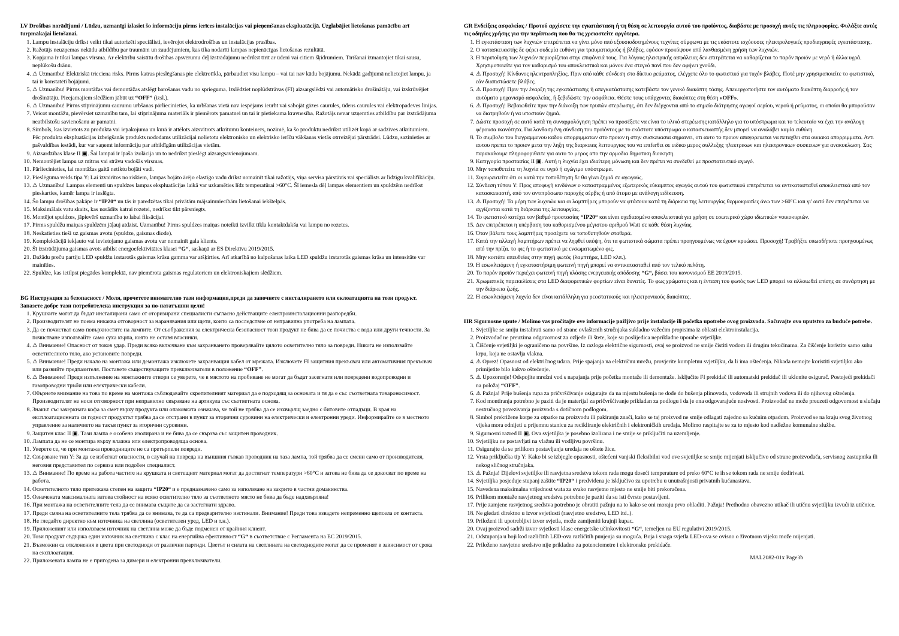LV Drošības norādījumi / Lūdzu, uzmanīgi izlasiet šo informāciju pirms ierīces instalācijas vai pieņemšanas ekspluatācijā. Uzglabājiet lietošanas pamācību arī turpmākajai lietošanai.
1. Lampu instalāciju drīkst veikt tikai autorizēti speciālisti, ievērojot elektrodrošības un instalācijas prasības.
2. Ražotājs neuzņemas nekādu atbildību par traumām un zaudējumiem, kas tika nodarīti lampas nepienācīgas lietošanas rezultātā.
3. Kopjama ir tikai lampas virsma. Ar elektrību saistītu drošības apsvērumu dēļ izstrādājumu nedrīkst tīrīt ar ūdeni vai citiem šķidrumiem. Tīrīšanai izmantojiet tikai sausu, neplūkošu drānu.
4. ⚠ Uzmanību! Elektriskā trieciena risks. Pirms katras pieslēgšanas pie elektrotīkla, pārbaudiet visu lampu – vai tai nav kādu bojājumu. Nekādā gadījumā nelietojiet lampu, ja tai ir konstatēti bojājumi.
5. ⚠ Uzmanību! Pirms montāžas vai demontāžas atslēgt barošanas vadu no sprieguma. Izslēdziet noplūdstrāvas (FI) aizsargslēdzi vai automātisko drošinātāju, vai izskrūvējiet drošinātāju. Pieejamajiem slēdžiem jābūt uz “OFF” (izsl.).
6. ⚠ Uzmanību! Pirms stiprinājumu caurumu urbšanas pārliecinieties, ka urbšanas vietā nav iespējams ieurbt vai sabojāt gāzes caurules, ūdens caurules vai elektropadeves līnijas.
7. Veicot montāžu, pievērsiet uzmanību tam, lai stiprinājuma materiāls ir piemērots pamatnei un tai ir pietiekama kravnesība. Ražotājs nevar uzņemties atbildību par izstrādājuma neatbilstošu savienošanu ar pamatni.
8. Simbols, kas izvietots zu produkta vai iepakojuma un kurā ir attēlots aizsvītrots atkritumu konteiners, nozīmē, ka šo produktu nedrīkst utilizēt kopā ar sadzīves atkritumiem. Pēc produkta ekspluatācijas izbeigšanās produkts nododams utilizācijai nolietotu elektronisko un elektrisko ierīču vākšanas vietās otrreizējai pārstrādei. Lūdzu, sazinieties ar pašvaldības iestādi, kur var saņemt informāciju par atbildīgām utilizācijas vietām.
9. Aizsardzības klase II ▣. Šai lampai ir īpaša izolācija un to nedrīkst pieslēgt aizsargsavienojumam.
10. Nemontējiet lampu uz mitras vai strāvu vadošās virsmas.
11. Pārliecinieties, lai montāžas gaitā netiktu bojāti vadi.
12. Pieslēguma veids tipa Y: Lai izvairītos no riskiem, lampas bojāto ārējo elastīgo vadu drīkst nomainīt tikai ražotājs, viņa servisa pārstāvis vai speciālists ar līdzīgu kvalifikāciju.
13. ⚠ Uzmanību! Lampas elementi un spuldzes lampas ekspluatācijas laikā var uzkarsēties līdz temperatūrai >60°C. Šī iemesla dēļ lampas elementiem un spuldzēm nedrīkst pieskarties, kamēr lampa ir ieslēgta.
14. Šo lampu drošības pakāpe ir “IP20“ un tās ir paredzētas tikai privātām mājsaimniecībām lietošanai iekštelpās.
15. Maksimālais vatu skaits, kas norādīts katrai rozetei, nedrīkst tikt pārsniegts.
16. Montējot spuldzes, jāpievērš uzmanība to labai fiksācijai.
17. Pirms spuldžu maiņas spuldzēm jāļauj atdzist. Uzmanību! Pirms spuldzes maiņas noteikti izvilkt tīkla kontaktdakšu vai lampu no rozetes.
18. Neskatieties tieši uz gaismas avotu (spuldze, gaismas diode).
19. Komplektācijā iekļauto vai ievietojamo gaismas avotu var nomainīt gala klients.
20. Šī izstrādājuma gaismas avots atbilst energoefektivitātes klasei “G“, saskaņā ar ES Direktīvu 2019/2015.
21. Dažādu preču partiju LED spuldžu izstarotās gaismas krāsu gamma var atšķirties. Arī atkarībā no kalpošanas laika LED spuldžu izstarotās gaismas krāsa un intensitāte var mainīties.
22. Spuldze, kas ietilpst piegādes komplektā, nav piemērota gaismas regulatoriem un elektroniskajiem slēdžiem.
BG Инструкция за безопасност / Моля, прочетете внимателно тази информация,преди да започнете с инсталирането или еклоатацията на този продукт. Запазете добре тази потребителска инструкция за по-нататъшни цели!
1. Крушките могат да бъдат инсталирани само от оторизирани специалисти съгласно действащите електроинсталационни разпоредби.
2. Производителят не поема никаква отговорност за наранявания или щети, които са последствие от неправилна употреба на лампата.
3. Да се почистват само повърхностите на лампите. От съображения за електрическа безопасност този продукт не бива да се почиства с вода или други течности. За почистване използвайте само суха кърпа, която не оставя власинки.
4. ⚠ Внимание! Опасност от токов удар. Преди всяко включване към захранването проверявайте цялото осветително тяло за повреди. Никога не използвайте осветителното тяло, ако установите повреди.
5. ⚠ Внимание! Преди начало на монтажа или демонтажа изключете захранващия кабел от мрежата. Изключете FI защитния прекъсвач или автоматичния прекъсвач или развийте предпазителя. Поставете съществуващите превключватели в положение “OFF”.
6. ⚠ Внимание! Преди изпълнение на монтажните отвори се уверете, че в мястото на пробиване не могат да бъдат засегнати или повредени водопроводни и газопроводни тръби или електрически кабели.
7. Обърнете внимание на това по време на монтажа съблюдавайте скрепителният материал да е подходящ за основата и тя да е със съответната товароносимост. Производителят не носи отговорност при неправилно свързване на артикула със съответната основа.
8. Знакът със зачеркната кофа за смет върху продукта или опаковката означава, че той не трябва да се изхвърлщ заедно с битовите отпадъци. В края на експлоатационната си годност продуктът трябва да се отстрани в пункт за вторични суровини на електрически и електронни уреди. Информирайте се в местното управление за наличието на такъв пункт за вторични суровини.
9. Защитен клас II ▣. Тази лампа е особено изолирана и не бива да се свързва със защитен проводник.
10. Лампата да не се монтира върху влажна или електропроводяща основа.
11. Уверете се, че при монтажа проводниците не са претърпели повреди.
12. Свързване тип Y: За да се избегнат опасности, в случай на повреда на външния гъвкав проводник на таза лампа, той трябва да се смени само от производителя, неговия представител по сервиза или подобен специалист.
13. ⚠ Внимание! По време на работа частите на крушката и светещият материал могат да достигнат температури >60°C и затова не бива да се докосват по време на работа.
14. Осветителното тяло притежава степен на защита “IP20“ и е предназначено само за използване на закрито в частни домакинства.
15. Означената максималната ватова стойност на всяко осветително тяло за съответното място не бива да бъде надхвърляна!
16. При монтажа на осветителните тела да се внимава същите да са застегнати здраво.
17. Преди смяна на осветителните тела трябва да се внимава, те да са предварително изстинали. Внимание! Преди това извадете непременно щепсела от контакта.
18. Не гледайте директно към източника на светлина (осветителен уред, LED и т.н.).
19. Приложеният или използваем източник на светлина може да бъде подменен от крайния клиент.
20. Този продукт съдържа един източник на светлина с клас на енергийна ефективност “G“ в съответствие с Регламента на ЕС 2019/2015.
21. Възможни са отклонения в цвета при светодиоди от различни партиди. Цветът и силата на светлината на светодиодите могат да се променят в зависимост от срока на експлоатация.
22. Приложената лампа не е пригодена за димери и електронни превключватели.
GR Ενδείξεις ασφαλείας / Προτού αρχίσετε την εγκατάσταση ή τη θέση σε λειτουργία αυτού του προϊόντος, διαβάστε με προσοχή αυτές τις πληροφορίες. Φυλάξτε αυτές τις οδηγίες χρήσης για την περίπτωση που θα τις χρειαστείτε αργότερα.
1. Η εγκατάσταση των λυχνιών επιτρέπεται να γίνει μόνο από εξουσιοδοτημένους τεχνίτες σύμφωνα με τις εκάστοτε ισχύουσες ηλεκτρολογικές προδιαγραφές εγκατάστασης.
2. Ο κατασκευαστής δε φέρει ουδεμία ευθύνη για τραυματισμούς ή βλάβες, εφόσον προκύψουν από λανθασμένη χρήση των λυχνιών.
3. Η περιποίηση των λυχνιών περιορίζεται στην επιφάνειά τους. Για λόγους ηλεκτρικής ασφάλειας δεν επιτρέπεται να καθαρίζεται το παρόν προϊόν με νερό ή άλλα υγρά. Χρησιμοποιείτε για τον καθαρισμό του αποκλειστικά και μόνον ένα στεγνό πανί που δεν αφήνει χνούδι.
4. ⚠ Προσοχή! Κίνδυνος ηλεκτροπληξίας. Πριν από κάθε σύνδεση στο δίκτυο ρεύματος, ελέγχετε όλο το φωτιστικό για τυχόν βλάβες. Ποτέ μην χρησιμοποιείτε το φωτιστικό, εάν διαπιστώσετε βλάβες.
5. ⚠ Προσοχή! Πριν την έναρξη της εγκατάστασης ή απεγκατάστασης κατεβάστε τον γενικό διακόπτη τάσης. Απενεργοποιήστε τον αυτόματο διακόπτη διαρροής ή τον αυτόματο μηχανισμό ασφαλείας, ή ξεβιδώστε την ασφάλεια. Θέστε τους υπάρχοντες διακόπτες στη θέση «OFF».
6. ⚠ Προσοχή! Βεβαιωθείτε πριν την διάνοιξη των τρυπών στερέωσης, ότι δεν διέρχονται από το σημείο διάτρησης αγωγοί αερίου, νερού ή ρεύματος, οι οποίοι θα μπορούσαν να διατρηθούν ή να υποστούν ζημιά.
7. Δώστε προσοχή σε αυτό κατά τη συναρμολόγηση πρέπει να προσέξετε να είναι το υλικό στερέωσης κατάλληλο για το υπόστρωμα και το τελευταίο να έχει την ανάλογη φέρουσα ικανότητα. Για λανθασμένη σύνδεση του προϊόντος με το εκάστοτε υπόστρωμα ο κατασκευαστής δεν μπορεί να αναλάβει καμία ευθύνη.
8. Το συμβολο του διεγραμμενου καδου απορριμματων στο προιον η στην συσκευασια σημαινει, οτι αυτο το προιον απαγορευεται να πεταχθει στα οικιακα απορριμματα. Αντι αυτου πρεπει το προιον μετα την ληξη της διαρκειας λειτουργιας του να επιferθει σε ειδικο μερος συλλεξης ηλεκτρικων και ηλεκτρονικων συσκευων για ανακυκλωση. Σας παρακαλουμε πληροφοριθειτε για αυτο το μερος απο την αρμοδια δημοτικη διοικηση.
9. Κατηγορία προστασίας II ▣. Αυτή η λυχνία έχει ιδιαίτερη μόνωση και δεν πρέπει να συνδεθεί με προστατευτικό αγωγό.
10. Μην τοποθετείτε τη λυχνία σε υγρό ή αγώγιμο υπόστρωμα.
11. Σιγουρευτείτε ότι οι κατά την τοποθέτηση δε θα γίνει ζημιά σε αγωγούς.
12. Σύνδεση τύπου Y: Προς αποφυγή κινδύνων ο καταστραμμένος εξωτερικός εύκαμπτος αγωγός αυτού του φωτιστικού επιτρέπεται να αντικατασταθεί αποκλειστικά από τον κατασκευαστή, από τον αντιπρόσωπο παροχής σέρβις ή από άτομο με ανάλογη ειδίκευση.
13. ⚠ Προσοχή! Τα μέρη των λυχνιών και οι λαμπτήρες μπορούν να φτάσουν κατά τη διάρκεια της λειτουργίας θερμοκρασίες άνω των >60°C και γι' αυτό δεν επιτρέπεται να αγγίζονται κατά τη διάρκεια της λειτουργίας.
14. Το φωτιστικό κατέχει τον βαθμό προστασίας “IP20“ και είναι σχεδιασμένο αποκλειστικά για χρήση σε εσωτερικό χώρο ιδιωτικών νοικοκυριών.
15. Δεν επιτρέπεται η υπέρβαση του καθορισμένου μέγιστου αριθμού Watt σε κάθε θέση λυχνίας.
16. Όταν βάλετε τους λαμπτήρες προσέχετε να τοποθετηθούν σταθερά.
17. Κατά την αλλαγή λαμπτήρων πρέπει να ληφθεί υπόψη, ότι τα φωτιστικά σώματα πρέπει προηγουμένως να έχουν κρυώσει. Προσοχή! Τραβήξτε οπωσδήποτε προηγουμένως από την πρίζα. το φις ή το φωτιστικό με ενσωματωμένο φις.
18. Μην κοιτάτε απευθείας στην πηγή φωτός (λαμπτήρα, LED κλπ.).
19. Η εσωκλειόμενη ή εγκαταστήσιμη φωτεινή πηγή μπορεί να αντικατασταθεί από τον τελικό πελάτη.
20. Το παρόν προϊόν περιέχει φωτεινή πηγή κλάσης ενεργειακής απόδοσης “G“, βάσει του κανονισμού ΕΕ 2019/2015.
21. Χρωματικές παρεκκλίσεις στα LED διαφορετικών φορτίων είναι δυνατές. Το φως χρώματος και η ένταση του φωτός των LED μπορεί να αλλοιωθεί επίσης σε συνάρτηση με την διάρκεια ζωής.
22. Η εσωκλειόμενη λυχνία δεν είναι κατάλληλη για ρεοστατικούς και ηλεκτρονικούς διακόπτες.
HR Sigurnosne upute / Molimo vas pročitajte ove informacije pažljivo prije instalacije ili početka upotrebe ovog proizvoda. Sačuvajte ovo uputstvo za buduće potrebe.
1. Svjetiljke se smiju instalirati samo od strane ovlaštenih stručnjaka sukladno važećim propisima iz oblasti elektroinstalacija.
2. Proizvođač ne preuzima odgovornost za ozljede ili štete, koje su poslijedica neprikladne uporabe svjetiljke.
3. Čišćenje svjetiljki je ograničeno na površine. Iz razloga električne sigurnosti, ovaj se proizvod ne smije čistiti vodom ili drugim tekućinama. Za čišćenje koristite samo suhu krpu, koja ne ostavlja vlakna.
4. ⚠ Oprez! Opasnost od električnog udara. Prije spajanja na električnu mrežu, provjerite kompletnu svjetiljku, da li ima oštećenja. Nikada nemojte koristiti svjetiljku ako primijetite bilo kakvo oštećenje.
5. ⚠ Upozorenje! Odspojite mrežni vod s napajanja prije početka montaže ili demontaže. Isključite FI prekidač ili automatski prekidač ili uklonite osigurač. Postojeći prekidači na položaj “OFF”.
6. ⚠ Pažnja! Prije bušenja rupa za pričvršćivanje osigurajte da na mjestu bušenja ne dođe do bušenja plinovoda, vodovoda ili strujnih vodova ili do njihovog oštećenja.
7. Kod montiranja potrebno je paziti da je materijal za pričvršćivanje prikladan za podlogu i da je ona odgovarajuće nosivosti. Proizvođač ne može preuzeti odgovornost u slučaju nestručnog povezivanja proizvoda s dotičnom podlogom.
8. Simbol prekrižene korpe za otpatke na proizvodu ili pakiranju znači, kako se taj proizvod ne smije odlagati zajedno sa kućnim otpadom. Proizvod se na kraju svog životnog vijeka mora odnijeti u prijemnu stanicu za recikliranje električnih i elektroničkih uređaja. Molimo raspitajte se za to mjesto kod nadležne komunalne službe.
9. Sigurnosni razred II ▣. Ova svjetiljka je posebno izolirana i ne smije se priključiti na uzemljenje.
10. Svjetiljku ne postavljati na vlažnu ili vodljivu površinu.
11. Osigurajte da se prilikom postavljanja uređaja ne oštete žice.
12. Vrsta priključka tip Y: Kako bi se izbjegle opasnosti, oštećeni vanjski fleksibilni vod ove svjetiljke se smije mijenjati isključivo od strane proizvođača, servisnog zastupnika ili nekog sličnog stručnjaka.
13. ⚠ Pažnja! Dijelovi svjetiljke ili rasvjetna sredstva tokom rada mogu doseći temperature od preko 60°C te ih se tokom rada ne smije dodirivati.
14. Svjetiljka posjeduje stupanj zaštite “IP20“ i predviđena je isključivo za upotrebu u unutrašnjosti privatnih kućanastava.
15. Navedena maksimalna vrijednost wata za svako rasvjetno mjesto ne smije biti prekoračena.
16. Prilikom montaže rasvjetnog sredstva potrebno je paziti da su isti čvrsto postavljeni.
17. Prije zamjene rasvjetnog sredstva potrebno je obratiti pažnju na to kako se oni moraju prvo ohladiti. Pažnja! Prethodno obavezno utikač ili utičnu svjetiljku izvući iz utičnice.
18. Ne gledati direktno u izvor svjetlosti (rasvjetno sredstvo, LED itd..).
19. Priloženi ili upotrebljivi izvor svjetla, može zamijeniti krajnji kupac.
20. Ovaj proizvod sadrži izvor svjetlosti klase energetske učinkovitosti “G“, temeljen na EU regulativi 2019/2015.
21. Odstupanja u boji kod različitih LED-ova različitih punjenja su moguća. Boja i snaga svjetla LED-ova se ovisno o životnom vijeku može mijenjati.
22. Priloženo rasvjetno sredstvo nije prikladno za potenciometre i elektronske prekidače.
MAL2082-01x Page3b